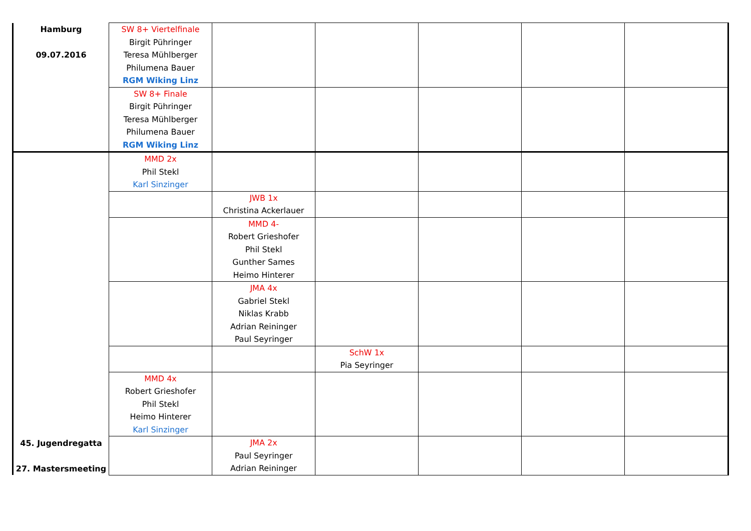| Hamburg 09.07.2016 | SW 8+ Viertelfinale Birgit Pühringer Teresa Mühlberger Philumena Bauer RGM Wiking Linz | | | | | |
| | SW 8+ Finale Birgit Pühringer Teresa Mühlberger Philumena Bauer RGM Wiking Linz | | | | | |
| 45. Jugendregatta 27. Mastersmeeting | MMD 2x Phil Stekl Karl Sinzinger | | | | | |
| | | JWB 1x Christina Ackerlauer | | | | |
| | | MMD 4- Robert Grieshofer Phil Stekl Gunther Sames Heimo Hinterer | | | | |
| | | JMA 4x Gabriel Stekl Niklas Krabb Adrian Reininger Paul Seyringer | | | | |
| | | | SchW 1x Pia Seyringer | | | |
| | MMD 4x Robert Grieshofer Phil Stekl Heimo Hinterer Karl Sinzinger | | | | | |
| | | JMA 2x Paul Seyringer Adrian Reininger | | | | |